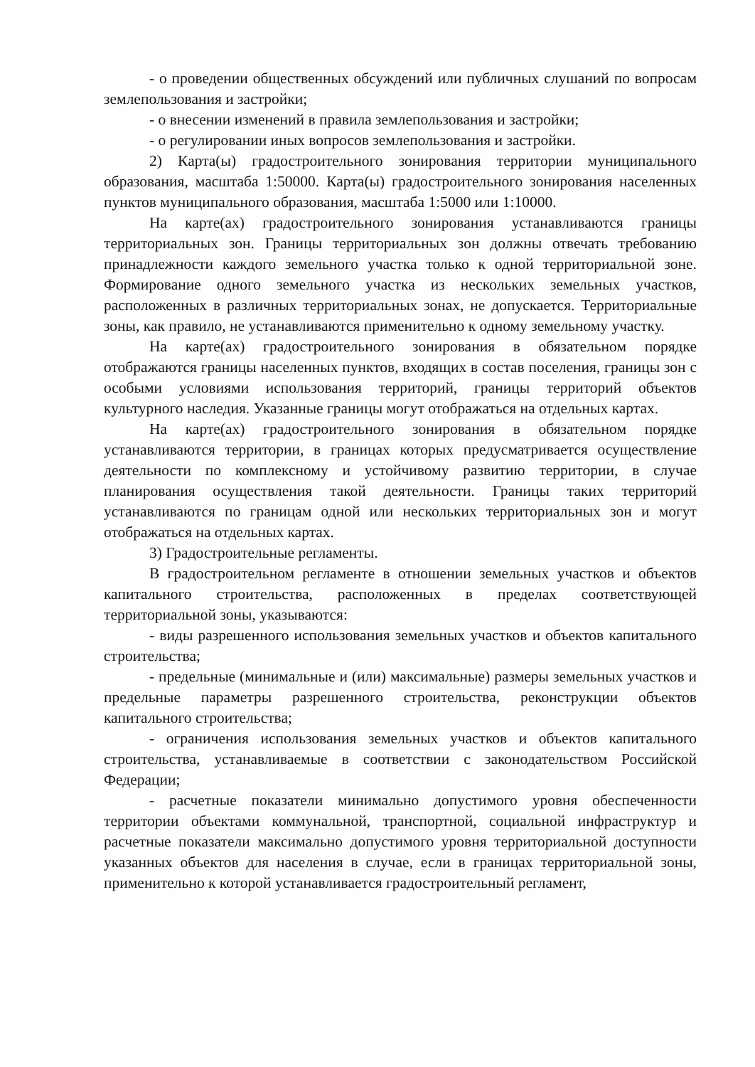- о проведении общественных обсуждений или публичных слушаний по вопросам землепользования и застройки;
- о внесении изменений в правила землепользования и застройки;
- о регулировании иных вопросов землепользования и застройки.
2) Карта(ы) градостроительного зонирования территории муниципального образования, масштаба 1:50000. Карта(ы) градостроительного зонирования населенных пунктов муниципального образования, масштаба 1:5000 или 1:10000.
На карте(ах) градостроительного зонирования устанавливаются границы территориальных зон. Границы территориальных зон должны отвечать требованию принадлежности каждого земельного участка только к одной территориальной зоне. Формирование одного земельного участка из нескольких земельных участков, расположенных в различных территориальных зонах, не допускается. Территориальные зоны, как правило, не устанавливаются применительно к одному земельному участку.
На карте(ах) градостроительного зонирования в обязательном порядке отображаются границы населенных пунктов, входящих в состав поселения, границы зон с особыми условиями использования территорий, границы территорий объектов культурного наследия. Указанные границы могут отображаться на отдельных картах.
На карте(ах) градостроительного зонирования в обязательном порядке устанавливаются территории, в границах которых предусматривается осуществление деятельности по комплексному и устойчивому развитию территории, в случае планирования осуществления такой деятельности. Границы таких территорий устанавливаются по границам одной или нескольких территориальных зон и могут отображаться на отдельных картах.
3) Градостроительные регламенты.
В градостроительном регламенте в отношении земельных участков и объектов капитального строительства, расположенных в пределах соответствующей территориальной зоны, указываются:
- виды разрешенного использования земельных участков и объектов капитального строительства;
- предельные (минимальные и (или) максимальные) размеры земельных участков и предельные параметры разрешенного строительства, реконструкции объектов капитального строительства;
- ограничения использования земельных участков и объектов капитального строительства, устанавливаемые в соответствии с законодательством Российской Федерации;
- расчетные показатели минимально допустимого уровня обеспеченности территории объектами коммунальной, транспортной, социальной инфраструктур и расчетные показатели максимально допустимого уровня территориальной доступности указанных объектов для населения в случае, если в границах территориальной зоны, применительно к которой устанавливается градостроительный регламент,